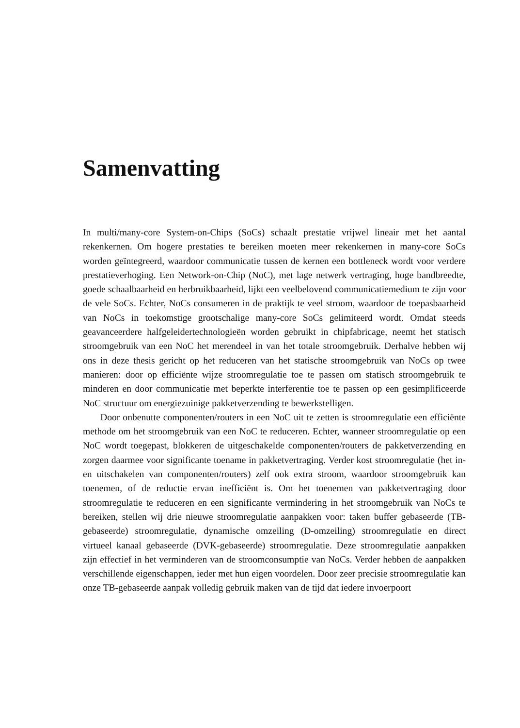Samenvatting
In multi/many-core System-on-Chips (SoCs) schaalt prestatie vrijwel lineair met het aantal rekenkernen. Om hogere prestaties te bereiken moeten meer rekenkernen in many-core SoCs worden geïntegreerd, waardoor communicatie tussen de kernen een bottleneck wordt voor verdere prestatieverhoging. Een Network-on-Chip (NoC), met lage netwerk vertraging, hoge bandbreedte, goede schaalbaarheid en herbruikbaarheid, lijkt een veelbelovend communicatiemedium te zijn voor de vele SoCs. Echter, NoCs consumeren in de praktijk te veel stroom, waardoor de toepasbaarheid van NoCs in toekomstige grootschalige many-core SoCs gelimiteerd wordt. Omdat steeds geavanceerdere halfgeleidertechnologieën worden gebruikt in chipfabricage, neemt het statisch stroomgebruik van een NoC het merendeel in van het totale stroomgebruik. Derhalve hebben wij ons in deze thesis gericht op het reduceren van het statische stroomgebruik van NoCs op twee manieren: door op efficiënte wijze stroomregulatie toe te passen om statisch stroomgebruik te minderen en door communicatie met beperkte interferentie toe te passen op een gesimplificeerde NoC structuur om energiezuinige pakketverzending te bewerkstelligen.
Door onbenutte componenten/routers in een NoC uit te zetten is stroomregulatie een efficiënte methode om het stroomgebruik van een NoC te reduceren. Echter, wanneer stroomregulatie op een NoC wordt toegepast, blokkeren de uitgeschakelde componenten/routers de pakketverzending en zorgen daarmee voor significante toename in pakketvertraging. Verder kost stroomregulatie (het in- en uitschakelen van componenten/routers) zelf ook extra stroom, waardoor stroomgebruik kan toenemen, of de reductie ervan inefficiënt is. Om het toenemen van pakketvertraging door stroomregulatie te reduceren en een significante vermindering in het stroomgebruik van NoCs te bereiken, stellen wij drie nieuwe stroomregulatie aanpakken voor: taken buffer gebaseerde (TB-gebaseerde) stroomregulatie, dynamische omzeiling (D-omzeiling) stroomregulatie en direct virtueel kanaal gebaseerde (DVK-gebaseerde) stroomregulatie. Deze stroomregulatie aanpakken zijn effectief in het verminderen van de stroomconsumptie van NoCs. Verder hebben de aanpakken verschillende eigenschappen, ieder met hun eigen voordelen. Door zeer precisie stroomregulatie kan onze TB-gebaseerde aanpak volledig gebruik maken van de tijd dat iedere invoerpoort